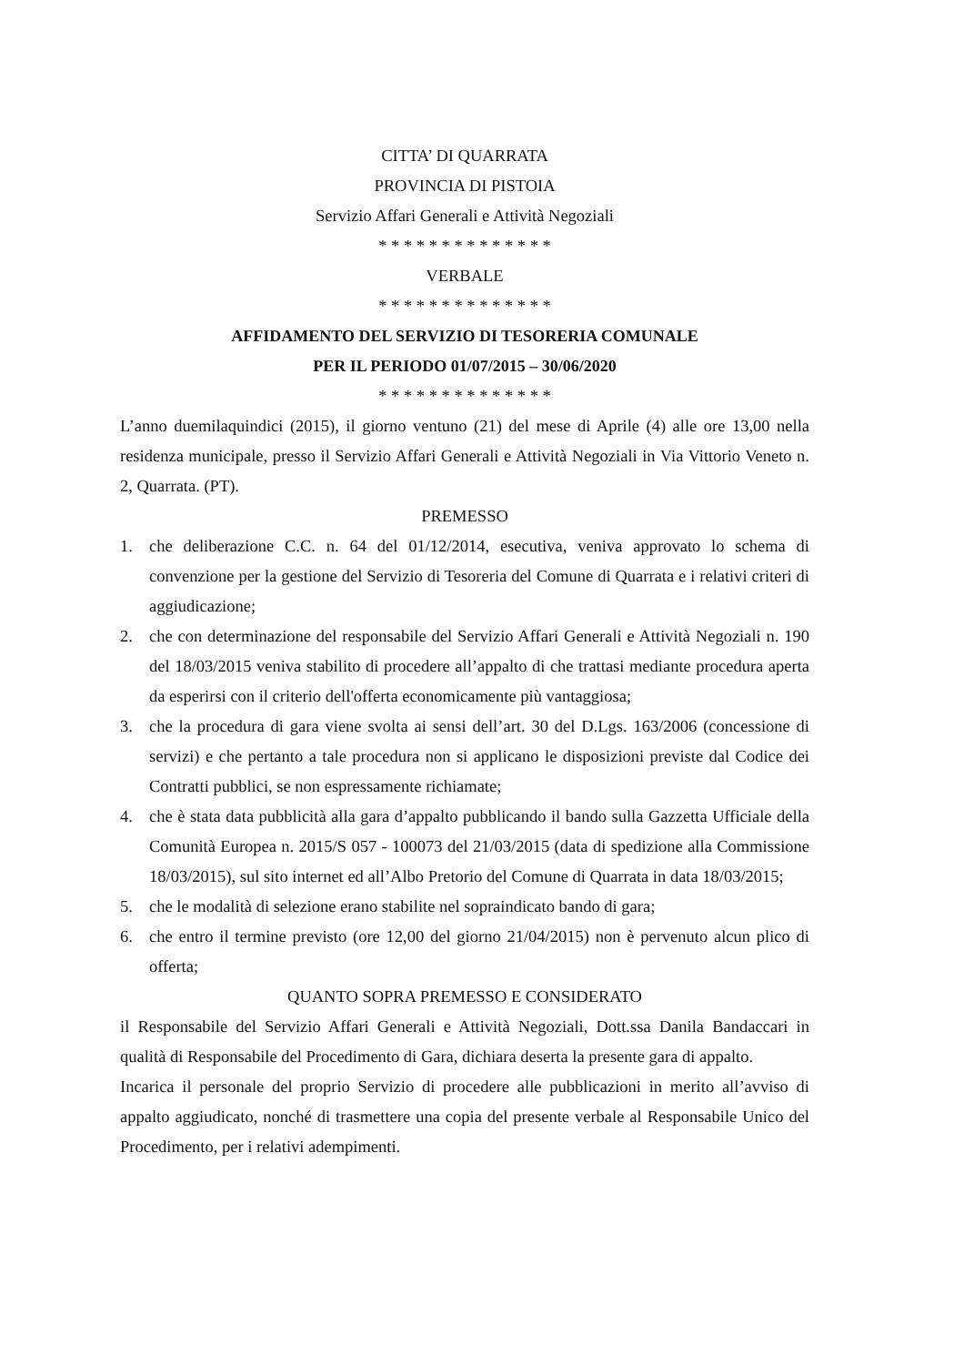CITTA’ DI QUARRATA
PROVINCIA DI PISTOIA
Servizio Affari Generali e Attività Negoziali
* * * * * * * * * * * * * *
VERBALE
* * * * * * * * * * * * * *
AFFIDAMENTO DEL SERVIZIO DI TESORERIA COMUNALE
PER IL PERIODO 01/07/2015 – 30/06/2020
* * * * * * * * * * * * * *
L’anno duemilaquindici (2015), il giorno ventuno (21) del mese di Aprile (4) alle ore 13,00 nella residenza municipale, presso il Servizio Affari Generali e Attività Negoziali in Via Vittorio Veneto n. 2, Quarrata. (PT).
PREMESSO
1. che deliberazione C.C. n. 64 del 01/12/2014, esecutiva, veniva approvato lo schema di convenzione per la gestione del Servizio di Tesoreria del Comune di Quarrata e i relativi criteri di aggiudicazione;
2. che con determinazione del responsabile del Servizio Affari Generali e Attività Negoziali n. 190 del 18/03/2015 veniva stabilito di procedere all’appalto di che trattasi mediante procedura aperta da esperirsi con il criterio dell'offerta economicamente più vantaggiosa;
3. che la procedura di gara viene svolta ai sensi dell’art. 30 del D.Lgs. 163/2006 (concessione di servizi) e che pertanto a tale procedura non si applicano le disposizioni previste dal Codice dei Contratti pubblici, se non espressamente richiamate;
4. che è stata data pubblicità alla gara d’appalto pubblicando il bando sulla Gazzetta Ufficiale della Comunità Europea n. 2015/S 057 - 100073 del 21/03/2015 (data di spedizione alla Commissione 18/03/2015), sul sito internet ed all’Albo Pretorio del Comune di Quarrata in data 18/03/2015;
5. che le modalità di selezione erano stabilite nel sopraindicato bando di gara;
6. che entro il termine previsto (ore 12,00 del giorno 21/04/2015) non è pervenuto alcun plico di offerta;
QUANTO SOPRA PREMESSO E CONSIDERATO
il Responsabile del Servizio Affari Generali e Attività Negoziali, Dott.ssa Danila Bandaccari in qualità di Responsabile del Procedimento di Gara, dichiara deserta la presente gara di appalto.
Incarica il personale del proprio Servizio di procedere alle pubblicazioni in merito all’avviso di appalto aggiudicato, nonché di trasmettere una copia del presente verbale al Responsabile Unico del Procedimento, per i relativi adempimenti.